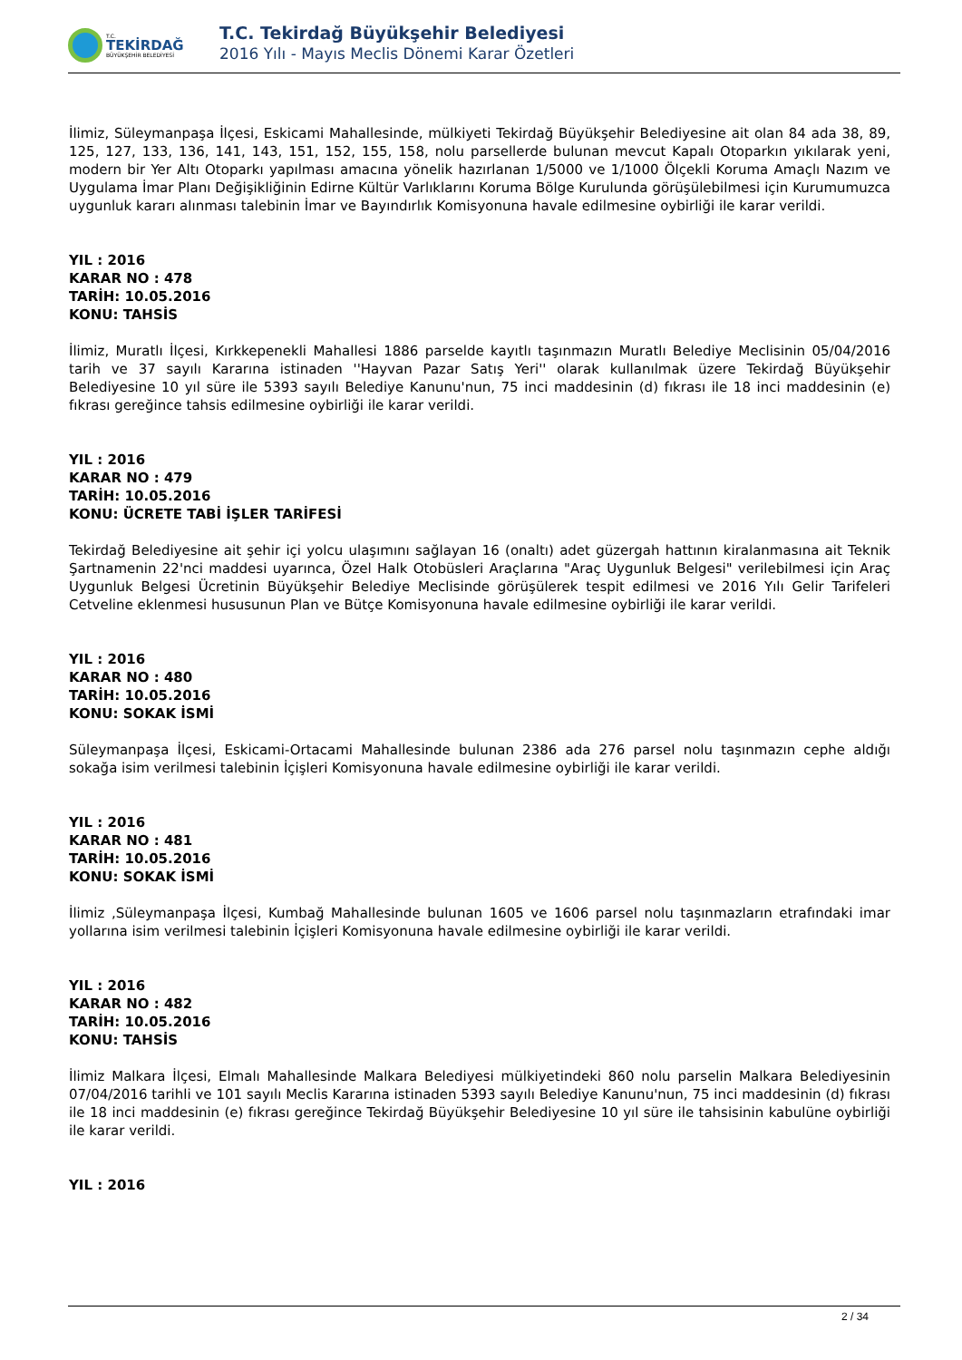T.C.
TEKİRDAĞ
BÜYÜKŞEHİR BELEDİYESİ
T.C. Tekirdağ Büyükşehir Belediyesi
2016 Yılı - Mayıs Meclis Dönemi Karar Özetleri
İlimiz, Süleymanpaşa İlçesi, Eskicami Mahallesinde, mülkiyeti Tekirdağ Büyükşehir Belediyesine ait olan 84 ada 38, 89, 125, 127, 133, 136, 141, 143, 151, 152, 155, 158, nolu parsellerde bulunan mevcut Kapalı Otoparkın yıkılarak yeni, modern bir Yer Altı Otoparkı yapılması amacına yönelik hazırlanan 1/5000 ve 1/1000 Ölçekli Koruma Amaçlı Nazım ve Uygulama İmar Planı Değişikliğinin Edirne Kültür Varlıklarını Koruma Bölge Kurulunda görüşülebilmesi için Kurumumuzca uygunluk kararı alınması talebinin İmar ve Bayındırlık Komisyonuna havale edilmesine oybirliği ile karar verildi.
YIL : 2016
KARAR NO : 478
TARİH: 10.05.2016
KONU: TAHSİS
İlimiz, Muratlı İlçesi, Kırkkepenekli Mahallesi 1886 parselde kayıtlı taşınmazın Muratlı Belediye Meclisinin 05/04/2016 tarih ve 37 sayılı Kararına istinaden ''Hayvan Pazar Satış Yeri'' olarak kullanılmak üzere Tekirdağ Büyükşehir Belediyesine 10 yıl süre ile 5393 sayılı Belediye Kanunu'nun, 75 inci maddesinin (d) fıkrası ile 18 inci maddesinin (e) fıkrası gereğince tahsis edilmesine oybirliği ile karar verildi.
YIL : 2016
KARAR NO : 479
TARİH: 10.05.2016
KONU: ÜCRETE TABİ İŞLER TARİFESİ
Tekirdağ Belediyesine ait şehir içi yolcu ulaşımını sağlayan 16 (onaltı) adet güzergah hattının kiralanmasına ait Teknik Şartnamenin 22'nci maddesi uyarınca, Özel Halk Otobüsleri Araçlarına "Araç Uygunluk Belgesi" verilebilmesi için Araç Uygunluk Belgesi Ücretinin Büyükşehir Belediye Meclisinde görüşülerek tespit edilmesi ve 2016 Yılı Gelir Tarifeleri Cetveline eklenmesi hususunun Plan ve Bütçe Komisyonuna havale edilmesine oybirliği ile karar verildi.
YIL : 2016
KARAR NO : 480
TARİH: 10.05.2016
KONU: SOKAK İSMİ
Süleymanpaşa İlçesi, Eskicami-Ortacami Mahallesinde bulunan 2386 ada 276 parsel nolu taşınmazın cephe aldığı sokağa isim verilmesi talebinin İçişleri Komisyonuna havale edilmesine oybirliği ile karar verildi.
YIL : 2016
KARAR NO : 481
TARİH: 10.05.2016
KONU: SOKAK İSMİ
İlimiz ,Süleymanpaşa İlçesi, Kumbağ Mahallesinde bulunan 1605 ve 1606 parsel nolu taşınmazların etrafındaki imar yollarına isim verilmesi talebinin İçişleri Komisyonuna havale edilmesine oybirliği ile karar verildi.
YIL : 2016
KARAR NO : 482
TARİH: 10.05.2016
KONU: TAHSİS
İlimiz Malkara İlçesi, Elmalı Mahallesinde Malkara Belediyesi mülkiyetindeki 860 nolu parselin Malkara Belediyesinin 07/04/2016 tarihli ve 101 sayılı Meclis Kararına istinaden 5393 sayılı Belediye Kanunu'nun, 75 inci maddesinin (d) fıkrası ile 18 inci maddesinin (e) fıkrası gereğince Tekirdağ Büyükşehir Belediyesine 10 yıl süre ile tahsisinin kabulüne oybirliği ile karar verildi.
YIL : 2016
2 / 34